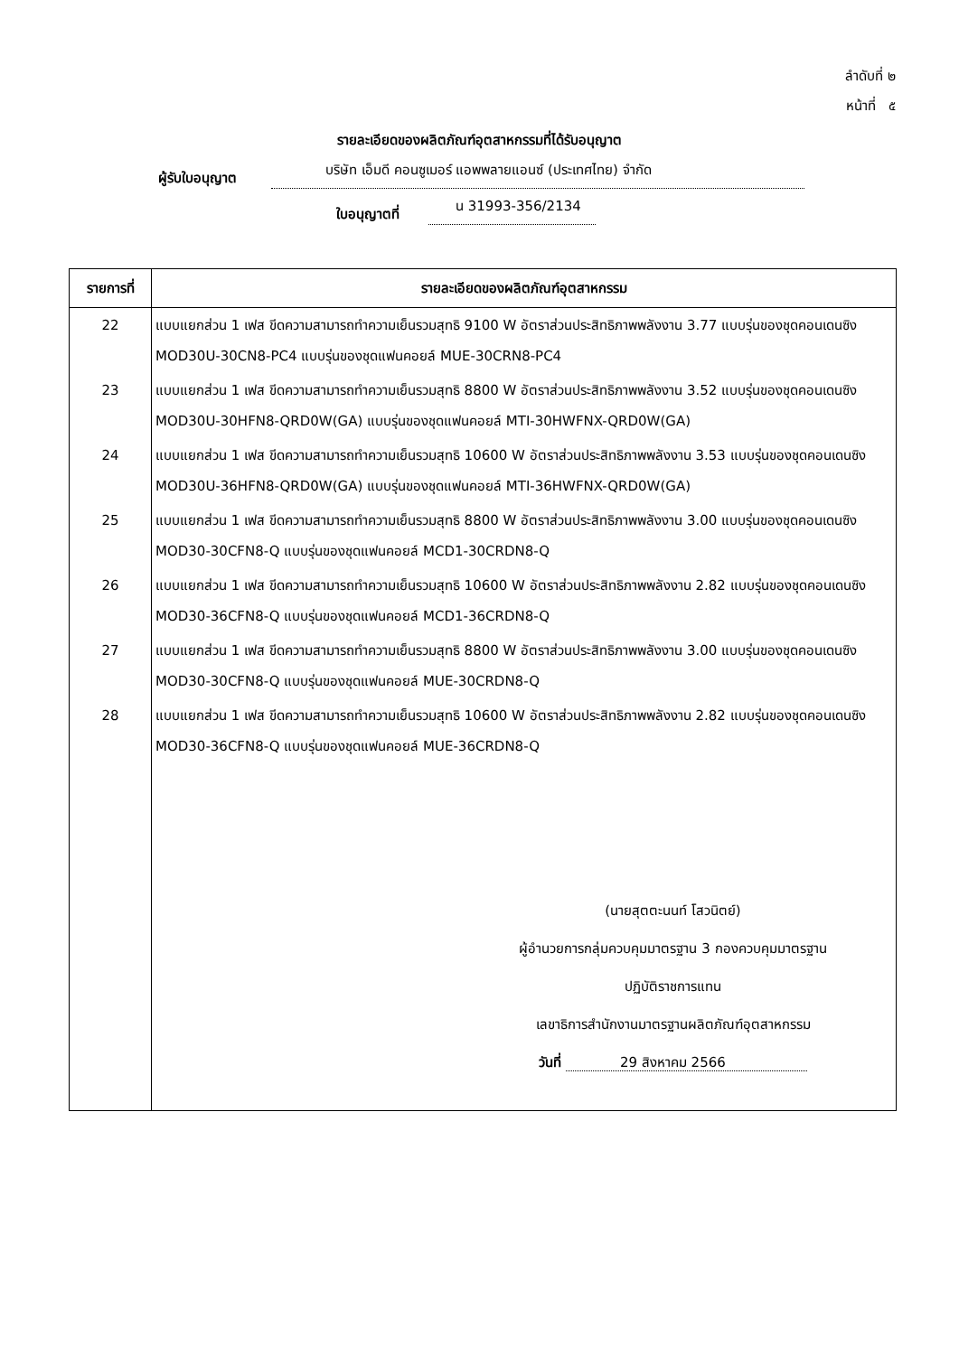ลำดับที่ ๒
หน้าที่ ๕
รายละเอียดของผลิตภัณฑ์อุตสาหกรรมที่ได้รับอนุญาต
ผู้รับใบอนุญาต บริษัท เอ็มดี คอนซูเมอร์ แอพพลายแอนซ์ (ประเทศไทย) จำกัด
ใบอนุญาตที่ น 31993-356/2134
| รายการที่ | รายละเอียดของผลิตภัณฑ์อุตสาหกรรม |
| --- | --- |
| 22 | แบบแยกส่วน 1 เฟส ขีดความสามารถทำความเย็นรวมสุทธิ 9100 W อัตราส่วนประสิทธิภาพพลังงาน 3.77 แบบรุ่นของชุดคอนเดนซิง MOD30U-30CN8-PC4 แบบรุ่นของชุดแฟนคอยล์ MUE-30CRN8-PC4 |
| 23 | แบบแยกส่วน 1 เฟส ขีดความสามารถทำความเย็นรวมสุทธิ 8800 W อัตราส่วนประสิทธิภาพพลังงาน 3.52 แบบรุ่นของชุดคอนเดนซิง MOD30U-30HFN8-QRD0W(GA) แบบรุ่นของชุดแฟนคอยล์ MTI-30HWFNX-QRD0W(GA) |
| 24 | แบบแยกส่วน 1 เฟส ขีดความสามารถทำความเย็นรวมสุทธิ 10600 W อัตราส่วนประสิทธิภาพพลังงาน 3.53 แบบรุ่นของชุดคอนเดนซิง MOD30U-36HFN8-QRD0W(GA) แบบรุ่นของชุดแฟนคอยล์ MTI-36HWFNX-QRD0W(GA) |
| 25 | แบบแยกส่วน 1 เฟส ขีดความสามารถทำความเย็นรวมสุทธิ 8800 W อัตราส่วนประสิทธิภาพพลังงาน 3.00 แบบรุ่นของชุดคอนเดนซิง MOD30-30CFN8-Q แบบรุ่นของชุดแฟนคอยล์ MCD1-30CRDN8-Q |
| 26 | แบบแยกส่วน 1 เฟส ขีดความสามารถทำความเย็นรวมสุทธิ 10600 W อัตราส่วนประสิทธิภาพพลังงาน 2.82 แบบรุ่นของชุดคอนเดนซิง MOD30-36CFN8-Q แบบรุ่นของชุดแฟนคอยล์ MCD1-36CRDN8-Q |
| 27 | แบบแยกส่วน 1 เฟส ขีดความสามารถทำความเย็นรวมสุทธิ 8800 W อัตราส่วนประสิทธิภาพพลังงาน 3.00 แบบรุ่นของชุดคอนเดนซิง MOD30-30CFN8-Q แบบรุ่นของชุดแฟนคอยล์ MUE-30CRDN8-Q |
| 28 | แบบแยกส่วน 1 เฟส ขีดความสามารถทำความเย็นรวมสุทธิ 10600 W อัตราส่วนประสิทธิภาพพลังงาน 2.82 แบบรุ่นของชุดคอนเดนซิง MOD30-36CFN8-Q แบบรุ่นของชุดแฟนคอยล์ MUE-36CRDN8-Q |
| | (นายสุตตะนนท์ โสวนิตย์) ผู้อำนวยการกลุ่มควบคุมมาตรฐาน 3 กองควบคุมมาตรฐาน ปฏิบัติราชการแทน เลขาธิการสำนักงานมาตรฐานผลิตภัณฑ์อุตสาหกรรม วันที่ 29 สิงหาคม 2566 |